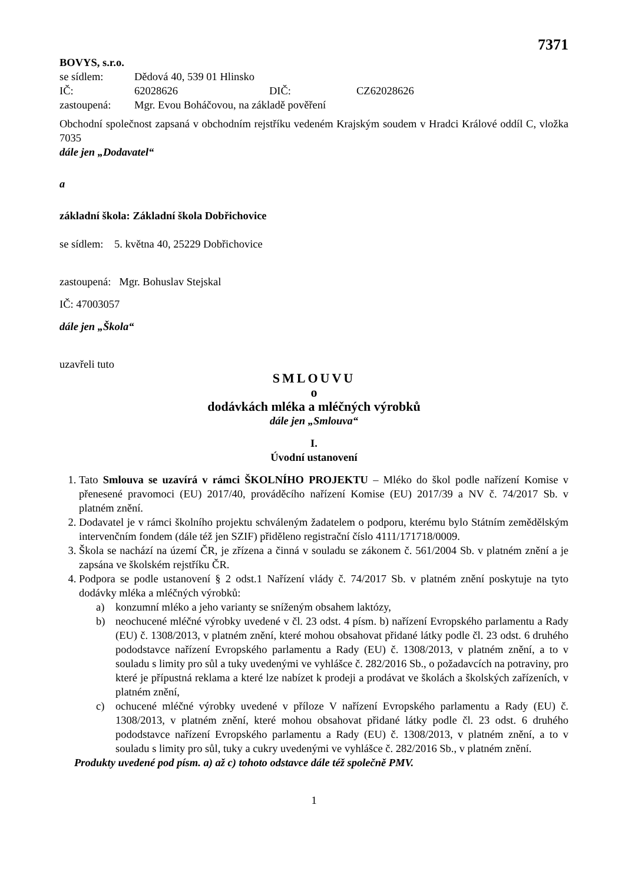7371
BOVYS, s.r.o.
se sídlem: Dědová 40, 539 01 Hlinsko
IČ: 62028626 DIČ: CZ62028626
zastoupená: Mgr. Evou Boháčovou, na základě pověření
Obchodní společnost zapsaná v obchodním rejstříku vedeném Krajským soudem v Hradci Králové oddíl C, vložka 7035
dále jen „Dodavatel“
a
základní škola: Základní škola Dobřichovice
se sídlem: 5. května 40, 25229 Dobřichovice
zastoupená: Mgr. Bohuslav Stejskal
IČ: 47003057
dále jen „Škola“
uzavřeli tuto
SMLOUVU
o
dodávkách mléka a mléčných výrobků
dále jen „Smlouva“
I.
Úvodní ustanovení
1. Tato Smlouva se uzavírá v rámci ŠKOLNÍHO PROJEKTU – Mléko do škol podle nařízení Komise v přenesené pravomoci (EU) 2017/40, prováděcího nařízení Komise (EU) 2017/39 a NV č. 74/2017 Sb. v platném znění.
2. Dodavatel je v rámci školního projektu schváleným žadatelem o podporu, kterému bylo Státním zemědělským intervenčním fondem (dále též jen SZIF) přiděleno registrační číslo 4111/171718/0009.
3. Škola se nachází na území ČR, je zřízena a činná v souladu se zákonem č. 561/2004 Sb. v platném znění a je zapsána ve školském rejstříku ČR.
4. Podpora se podle ustanovení § 2 odst.1 Nařízení vlády č. 74/2017 Sb. v platném znění poskytuje na tyto dodávky mléka a mléčných výrobků:
a) konzumní mléko a jeho varianty se sníženým obsahem laktózy,
b) neochucené mléčné výrobky uvedené v čl. 23 odst. 4 písm. b) nařízení Evropského parlamentu a Rady (EU) č. 1308/2013, v platném znění, které mohou obsahovat přidané látky podle čl. 23 odst. 6 druhého pododstavce nařízení Evropského parlamentu a Rady (EU) č. 1308/2013, v platném znění, a to v souladu s limity pro sůl a tuky uvedenými ve vyhlášce č. 282/2016 Sb., o požadavcích na potraviny, pro které je přípustná reklama a které lze nabízet k prodeji a prodávat ve školách a školských zařízeních, v platném znění,
c) ochucené mléčné výrobky uvedené v příloze V nařízení Evropského parlamentu a Rady (EU) č. 1308/2013, v platném znění, které mohou obsahovat přidané látky podle čl. 23 odst. 6 druhého pododstavce nařízení Evropského parlamentu a Rady (EU) č. 1308/2013, v platném znění, a to v souladu s limity pro sůl, tuky a cukry uvedenými ve vyhlášce č. 282/2016 Sb., v platném znění.
Produkty uvedené pod písm. a) až c) tohoto odstavce dále též společně PMV.
1